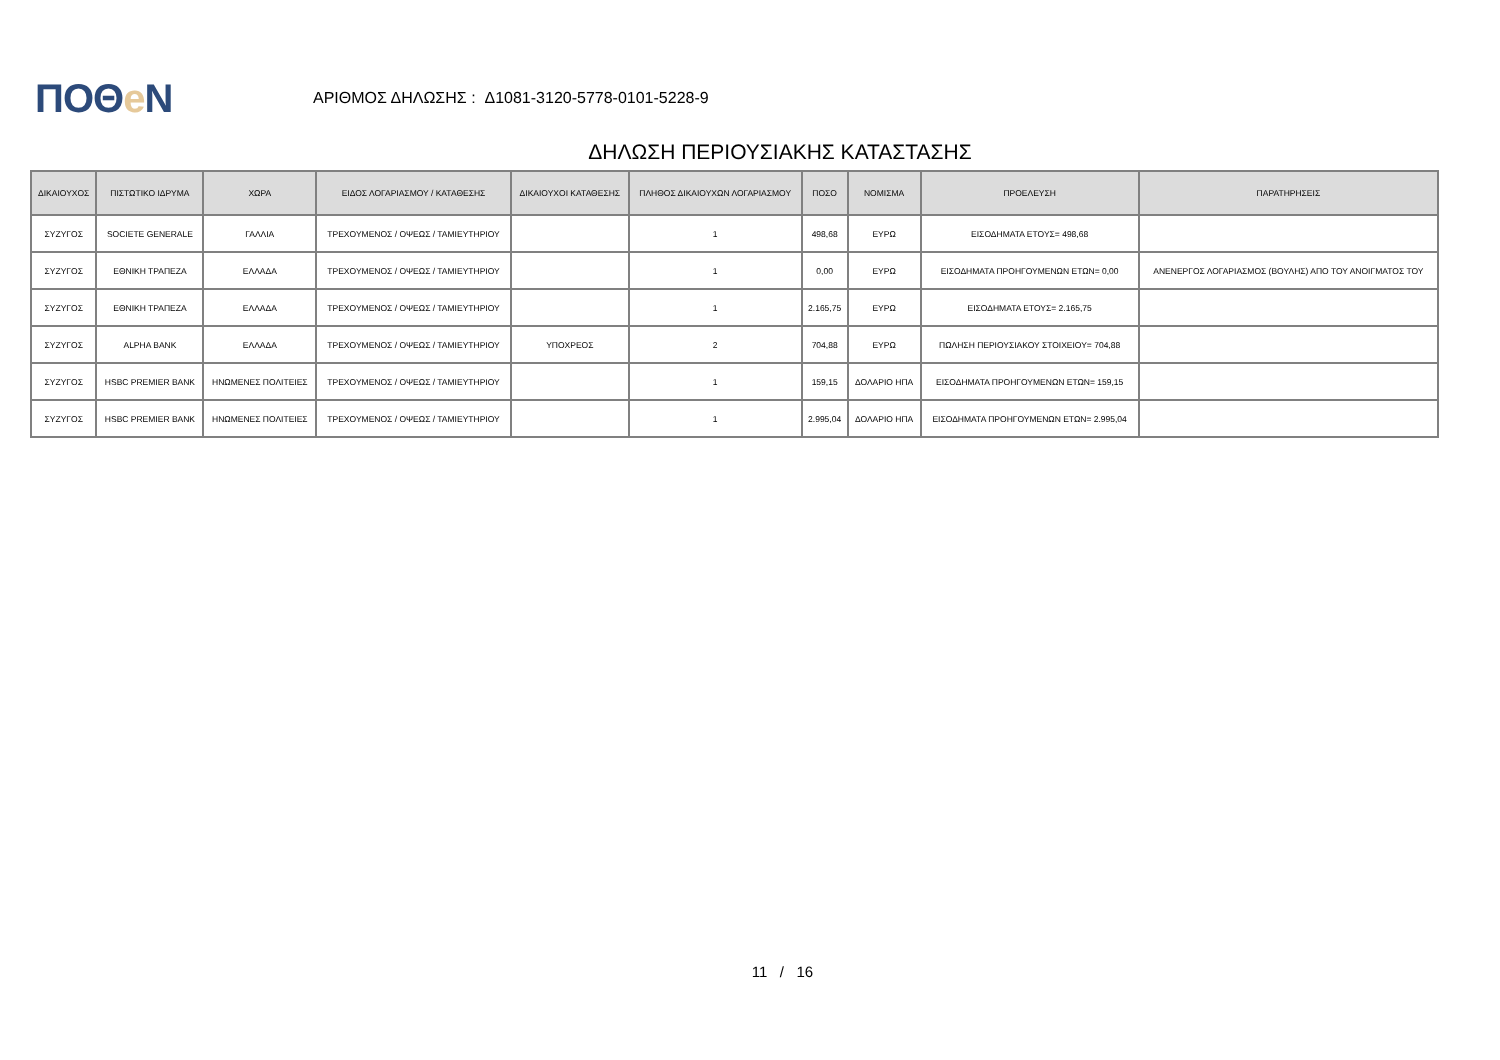ΠΟΘe Ν
ΑΡΙΘΜΟΣ ΔΗΛΩΣΗΣ : Δ1081-3120-5778-0101-5228-9
ΔΗΛΩΣΗ ΠΕΡΙΟΥΣΙΑΚΗΣ ΚΑΤΑΣΤΑΣΗΣ
| ΔΙΚΑΙΟΥΧΟΣ | ΠΙΣΤΩΤΙΚΟ ΙΔΡΥΜΑ | ΧΩΡΑ | ΕΙΔΟΣ ΛΟΓΑΡΙΑΣΜΟΥ / ΚΑΤΑΘΕΣΗΣ | ΔΙΚΑΙΟΥΧΟΙ ΚΑΤΑΘΕΣΗΣ | ΠΛΗΘΟΣ ΔΙΚΑΙΟΥΧΩΝ ΛΟΓΑΡΙΑΣΜΟΥ | ΠΟΣΟ | ΝΟΜΙΣΜΑ | ΠΡΟΕΛΕΥΣΗ | ΠΑΡΑΤΗΡΗΣΕΙΣ |
| --- | --- | --- | --- | --- | --- | --- | --- | --- | --- |
| ΣΥΖΥΓΟΣ | SOCIETE GENERALE | ΓΑΛΛΙΑ | ΤΡΕΧΟΥΜΕΝΟΣ / ΟΨΕΩΣ / ΤΑΜΙΕΥΤΗΡΙΟΥ | | 1 | 498,68 | ΕΥΡΩ | ΕΙΣΟΔΗΜΑΤΑ ΕΤΟΥΣ= 498,68 | |
| ΣΥΖΥΓΟΣ | ΕΘΝΙΚΗ ΤΡΑΠΕΖΑ | ΕΛΛΑΔΑ | ΤΡΕΧΟΥΜΕΝΟΣ / ΟΨΕΩΣ / ΤΑΜΙΕΥΤΗΡΙΟΥ | | 1 | 0,00 | ΕΥΡΩ | ΕΙΣΟΔΗΜΑΤΑ ΠΡΟΗΓΟΥΜΕΝΩΝ ΕΤΩΝ= 0,00 | ΑΝΕΝΕΡΓΟΣ ΛΟΓΑΡΙΑΣΜΟΣ (ΒΟΥΛΗΣ) ΑΠΟ ΤΟΥ ΑΝΟΙΓΜΑΤΟΣ ΤΟΥ |
| ΣΥΖΥΓΟΣ | ΕΘΝΙΚΗ ΤΡΑΠΕΖΑ | ΕΛΛΑΔΑ | ΤΡΕΧΟΥΜΕΝΟΣ / ΟΨΕΩΣ / ΤΑΜΙΕΥΤΗΡΙΟΥ | | 1 | 2.165,75 | ΕΥΡΩ | ΕΙΣΟΔΗΜΑΤΑ ΕΤΟΥΣ= 2.165,75 | |
| ΣΥΖΥΓΟΣ | ALPHA BANK | ΕΛΛΑΔΑ | ΤΡΕΧΟΥΜΕΝΟΣ / ΟΨΕΩΣ / ΤΑΜΙΕΥΤΗΡΙΟΥ | ΥΠΟΧΡΕΟΣ | 2 | 704,88 | ΕΥΡΩ | ΠΩΛΗΣΗ ΠΕΡΙΟΥΣΙΑΚΟΥ ΣΤΟΙΧΕΙΟΥ= 704,88 | |
| ΣΥΖΥΓΟΣ | HSBC PREMIER BANK | ΗΝΩΜΕΝΕΣ ΠΟΛΙΤΕΙΕΣ | ΤΡΕΧΟΥΜΕΝΟΣ / ΟΨΕΩΣ / ΤΑΜΙΕΥΤΗΡΙΟΥ | | 1 | 159,15 | ΔΟΛΑΡΙΟ ΗΠΑ | ΕΙΣΟΔΗΜΑΤΑ ΠΡΟΗΓΟΥΜΕΝΩΝ ΕΤΩΝ= 159,15 | |
| ΣΥΖΥΓΟΣ | HSBC PREMIER BANK | ΗΝΩΜΕΝΕΣ ΠΟΛΙΤΕΙΕΣ | ΤΡΕΧΟΥΜΕΝΟΣ / ΟΨΕΩΣ / ΤΑΜΙΕΥΤΗΡΙΟΥ | | 1 | 2.995,04 | ΔΟΛΑΡΙΟ ΗΠΑ | ΕΙΣΟΔΗΜΑΤΑ ΠΡΟΗΓΟΥΜΕΝΩΝ ΕΤΩΝ= 2.995,04 | |
11 / 16